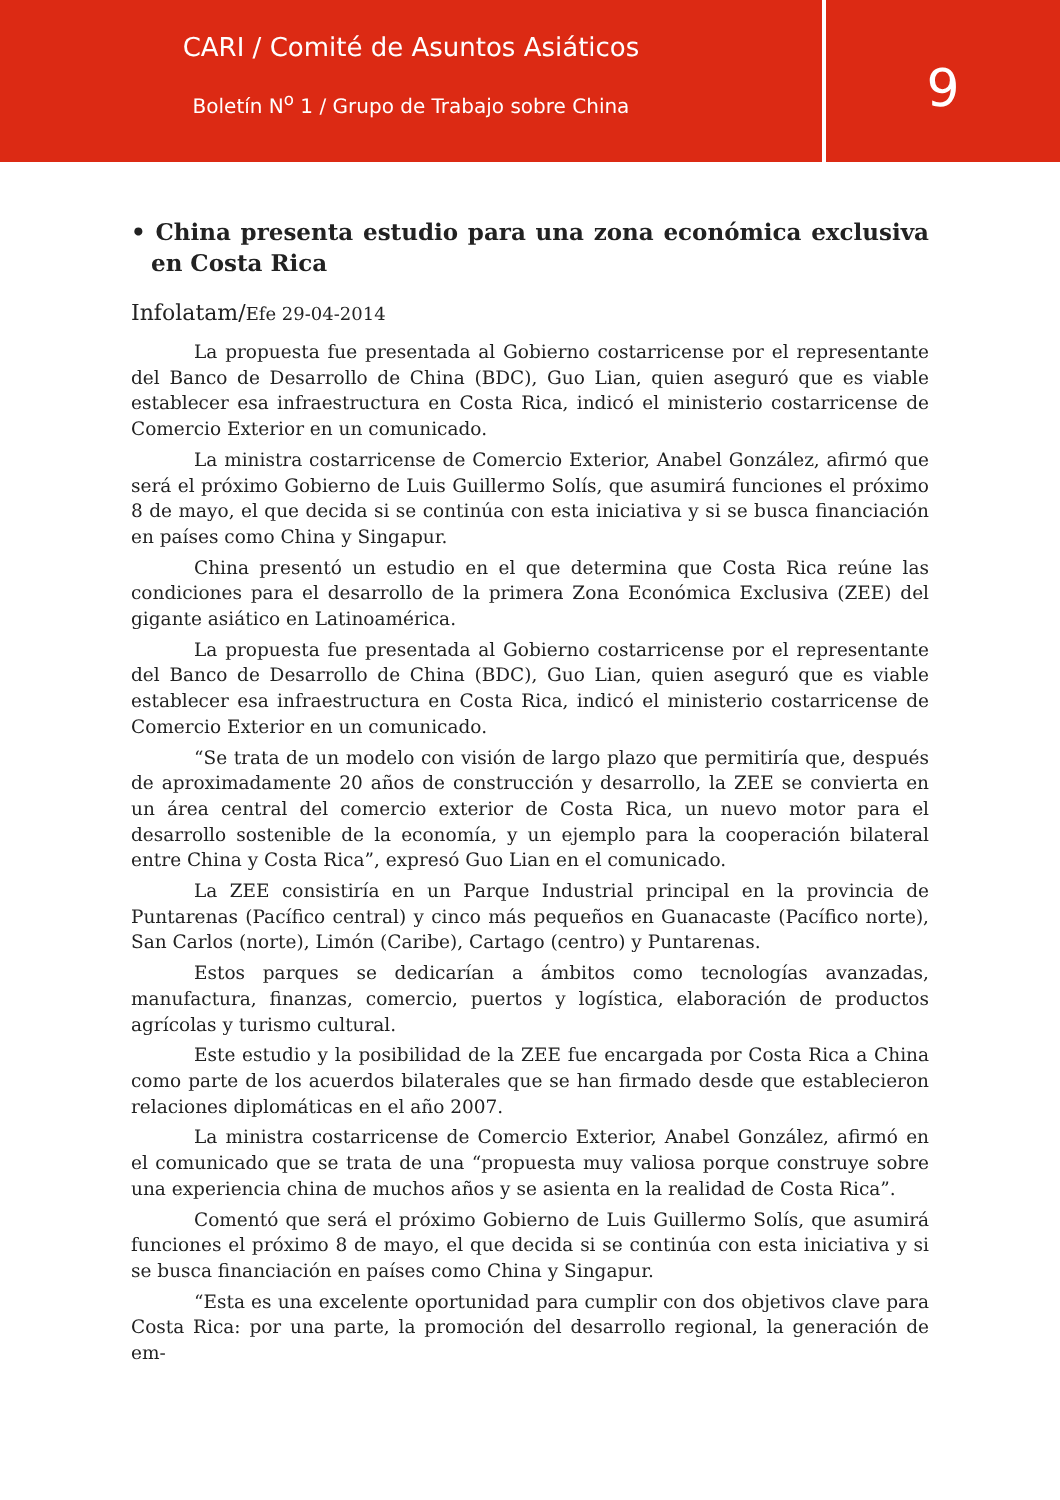CARI / Comité de Asuntos Asiáticos
Boletín N<sup>o</sup> 1 / Grupo de Trabajo sobre China
9
• China presenta estudio para una zona económica exclusiva en Costa Rica
Infolatam/Efe 29-04-2014
La propuesta fue presentada al Gobierno costarricense por el representante del Banco de Desarrollo de China (BDC), Guo Lian, quien aseguró que es viable establecer esa infraestructura en Costa Rica, indicó el ministerio costarricense de Comercio Exterior en un comunicado.
La ministra costarricense de Comercio Exterior, Anabel González, afirmó que será el próximo Gobierno de Luis Guillermo Solís, que asumirá funciones el próximo 8 de mayo, el que decida si se continúa con esta iniciativa y si se busca financiación en países como China y Singapur.
China presentó un estudio en el que determina que Costa Rica reúne las condiciones para el desarrollo de la primera Zona Económica Exclusiva (ZEE) del gigante asiático en Latinoamérica.
La propuesta fue presentada al Gobierno costarricense por el representante del Banco de Desarrollo de China (BDC), Guo Lian, quien aseguró que es viable establecer esa infraestructura en Costa Rica, indicó el ministerio costarricense de Comercio Exterior en un comunicado.
“Se trata de un modelo con visión de largo plazo que permitiría que, después de aproximadamente 20 años de construcción y desarrollo, la ZEE se convierta en un área central del comercio exterior de Costa Rica, un nuevo motor para el desarrollo sostenible de la economía, y un ejemplo para la cooperación bilateral entre China y Costa Rica”, expresó Guo Lian en el comunicado.
La ZEE consistiría en un Parque Industrial principal en la provincia de Puntarenas (Pacífico central) y cinco más pequeños en Guanacaste (Pacífico norte), San Carlos (norte), Limón (Caribe), Cartago (centro) y Puntarenas.
Estos parques se dedicarían a ámbitos como tecnologías avanzadas, manufactura, finanzas, comercio, puertos y logística, elaboración de productos agrícolas y turismo cultural.
Este estudio y la posibilidad de la ZEE fue encargada por Costa Rica a China como parte de los acuerdos bilaterales que se han firmado desde que establecieron relaciones diplomáticas en el año 2007.
La ministra costarricense de Comercio Exterior, Anabel González, afirmó en el comunicado que se trata de una “propuesta muy valiosa porque construye sobre una experiencia china de muchos años y se asienta en la realidad de Costa Rica”.
Comentó que será el próximo Gobierno de Luis Guillermo Solís, que asumirá funciones el próximo 8 de mayo, el que decida si se continúa con esta iniciativa y si se busca financiación en países como China y Singapur.
“Esta es una excelente oportunidad para cumplir con dos objetivos clave para Costa Rica: por una parte, la promoción del desarrollo regional, la generación de em-